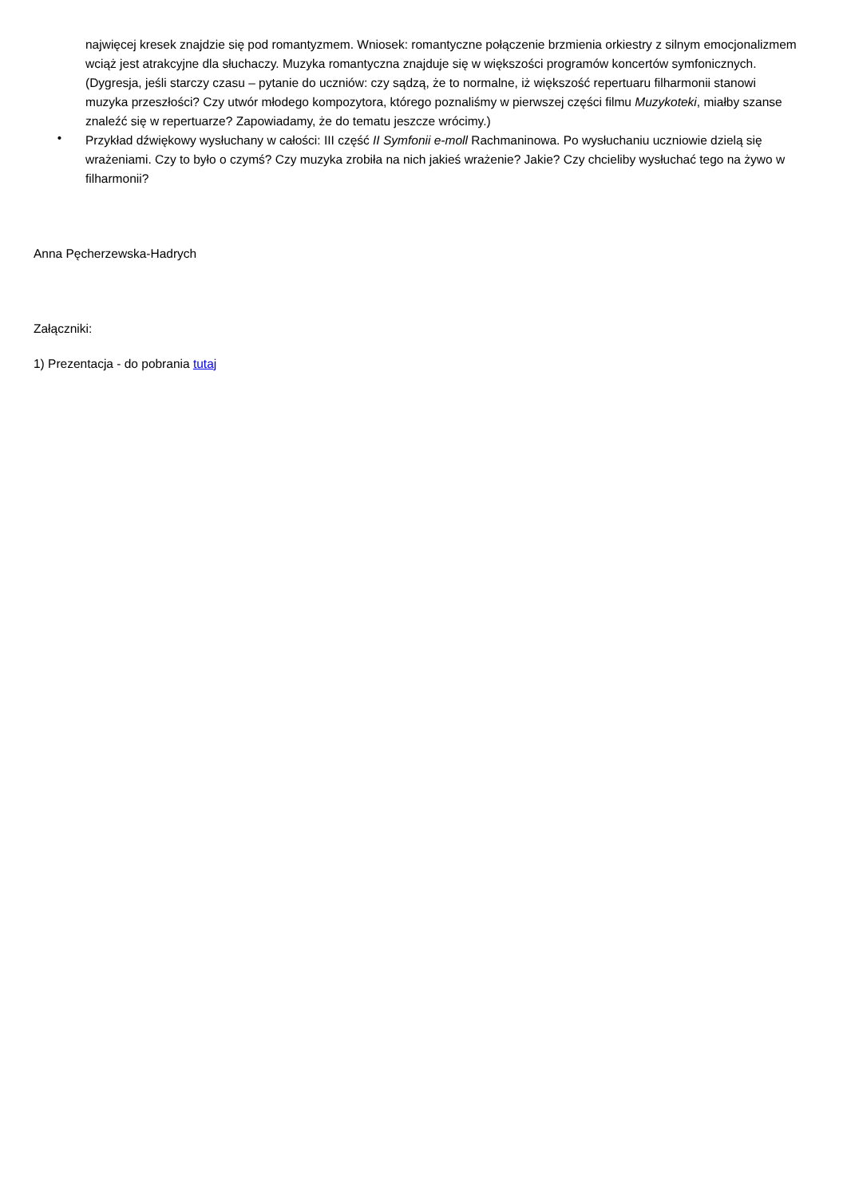najwięcej kresek znajdzie się pod romantyzmem. Wniosek: romantyczne połączenie brzmienia orkiestry z silnym emocjonalizmem wciąż jest atrakcyjne dla słuchaczy. Muzyka romantyczna znajduje się w większości programów koncertów symfonicznych. (Dygresja, jeśli starczy czasu – pytanie do uczniów: czy sądzą, że to normalne, iż większość repertuaru filharmonii stanowi muzyka przeszłości? Czy utwór młodego kompozytora, którego poznaliśmy w pierwszej części filmu Muzykoteki, miałby szanse znaleźć się w repertuarze? Zapowiadamy, że do tematu jeszcze wrócimy.)
•
Przykład dźwiękowy wysłuchany w całości: III część II Symfonii e-moll Rachmaninowa. Po wysłuchaniu uczniowie dzielą się wrażeniami. Czy to było o czymś? Czy muzyka zrobiła na nich jakieś wrażenie? Jakie? Czy chcieliby wysłuchać tego na żywo w filharmonii?
Anna Pęcherzewska-Hadrych
Załączniki:
1) Prezentacja - do pobrania tutaj